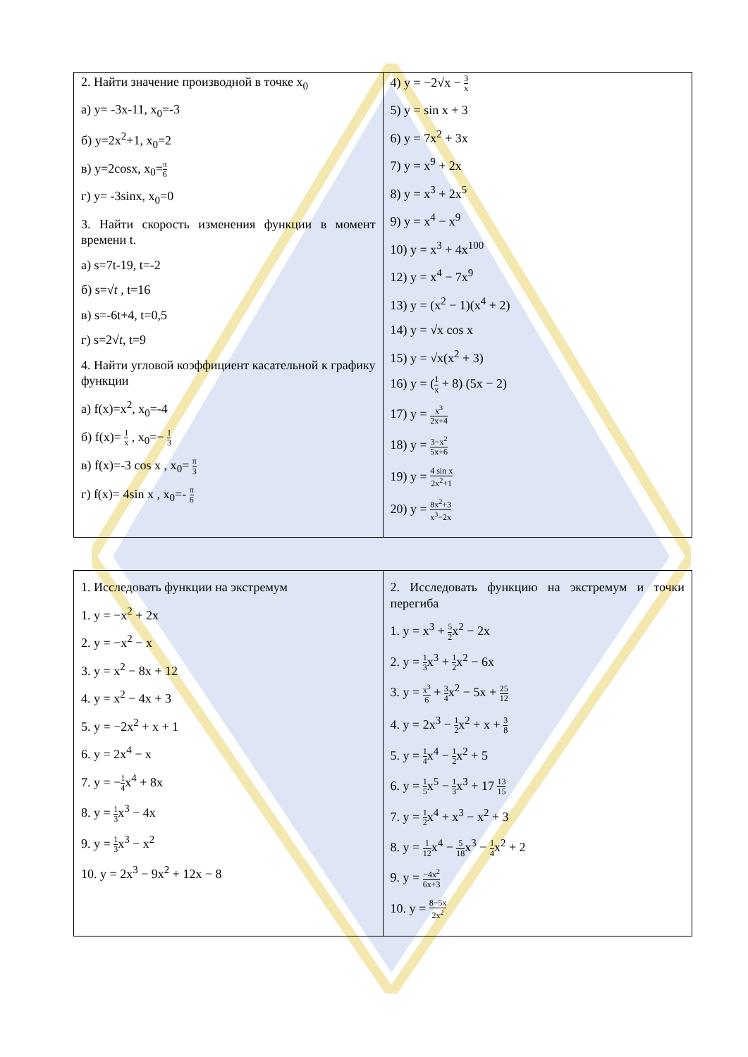| 2. Найти значение производной в точке x<sub>0</sub> а) y= -3x-11, x<sub>0</sub>=-3 б) y=2x<sup>2</sup>+1, x<sub>0</sub>=2 в) y=2cosx, x<sub>0</sub>= π 6 г) y= -3sinx, x<sub>0</sub>=0 3. Найти скорость изменения функции в момент времени t. а) s=7t-19, t=-2 б) s=√ t , t=16 в) s=-6t+4, t=0,5 г) s=2√ t , t=9 4. Найти угловой коэффициент касательной к графику функции а) f(x)=x<sup>2</sup>, x<sub>0</sub>=-4 б) f(x)= 1 x , x<sub>0</sub>=− 1 3 в) f(x)=-3 cos x , x<sub>0</sub>= π 3 г) f(x)= 4sin x , x<sub>0</sub>=- π 6 | 4) y = −2√x − 3 x 5) y = sin x + 3 6) y = 7x<sup>2</sup> + 3x 7) y = x<sup>9</sup> + 2x 8) y = x<sup>3</sup> + 2x<sup>5</sup> 9) y = x<sup>4</sup> − x<sup>9</sup> 10) y = x<sup>3</sup> + 4x<sup>100</sup> 12) y = x<sup>4</sup> − 7x<sup>9</sup> 13) y = (x<sup>2</sup> − 1)(x<sup>4</sup> + 2) 14) y = √x cos x 15) y = √x(x<sup>2</sup> + 3) 16) y = ( 1 x + 8) (5x − 2) 17) y = x<sup>3</sup> 2x+4 18) y = 3−x<sup>2</sup> 5x+6 19) y = 4 sin x 2x<sup>2</sup>+1 20) y = 8x<sup>2</sup>+3 x<sup>3</sup>−2x |
| 1. Исследовать функции на экстремум 1. y = −x<sup>2</sup> + 2x 2. y = −x<sup>2</sup> − x 3. y = x<sup>2</sup> − 8x + 12 4. y = x<sup>2</sup> − 4x + 3 5. y = −2x<sup>2</sup> + x + 1 6. y = 2x<sup>4</sup> − x 7. y = − 1 4 x<sup>4</sup> + 8x 8. y = 1 3 x<sup>3</sup> − 4x 9. y = 1 3 x<sup>3</sup> − x<sup>2</sup> 10. y = 2x<sup>3</sup> − 9x<sup>2</sup> + 12x − 8 | 2. Исследовать функцию на экстремум и точки перегиба 1. y = x<sup>3</sup> + 5 2 x<sup>2</sup> − 2x 2. y = 1 3 x<sup>3</sup> + 1 2 x<sup>2</sup> − 6x 3. y = x<sup>3</sup> 6 + 3 4 x<sup>2</sup> − 5x + 25 12 4. y = 2x<sup>3</sup> − 1 2 x<sup>2</sup> + x + 3 8 5. y = 1 4 x<sup>4</sup> − 1 2 x<sup>2</sup> + 5 6. y = 1 5 x<sup>5</sup> − 1 3 x<sup>3</sup> + 17 13 15 7. y = 1 2 x<sup>4</sup> + x<sup>3</sup> − x<sup>2</sup> + 3 8. y = 1 12 x<sup>4</sup> − 5 18 x<sup>3</sup> − 1 4 x<sup>2</sup> + 2 9. y = −4x<sup>2</sup> 6x+3 10. y = 8−5x 2x<sup>2</sup> |